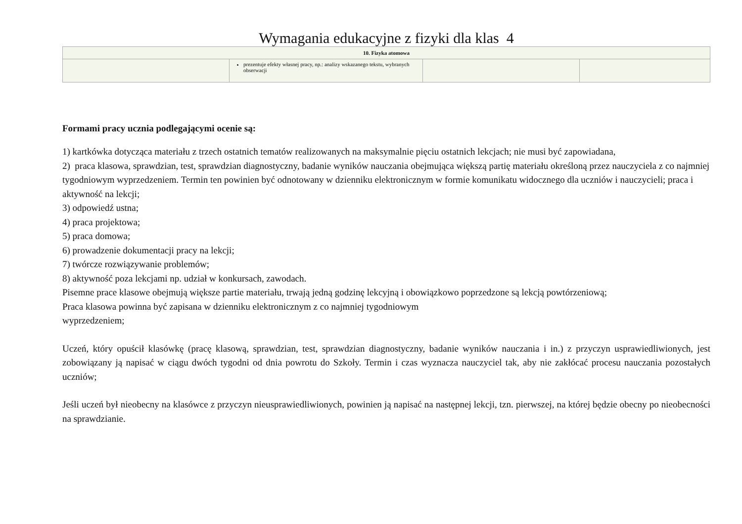Wymagania edukacyjne z fizyki dla klas 4
| 10. Fizyka atomowa | | | |
| --- | --- | --- | --- |
| | prezentuje efekty własnej pracy, np.: analizy wskazanego tekstu, wybranych obserwacji | | |
Formami pracy ucznia podlegającymi ocenie są:
1) kartkówka dotycząca materiału z trzech ostatnich tematów realizowanych na maksymalnie pięciu ostatnich lekcjach; nie musi być zapowiadana,
2) praca klasowa, sprawdzian, test, sprawdzian diagnostyczny, badanie wyników nauczania obejmująca większą partię materiału określoną przez nauczyciela z co najmniej tygodniowym wyprzedzeniem. Termin ten powinien być odnotowany w dzienniku elektronicznym w formie komunikatu widocznego dla uczniów i nauczycieli; praca i aktywność na lekcji;
3) odpowiedź ustna;
4) praca projektowa;
5) praca domowa;
6) prowadzenie dokumentacji pracy na lekcji;
7) twórcze rozwiązywanie problemów;
8) aktywność poza lekcjami np. udział w konkursach, zawodach.
Pisemne prace klasowe obejmują większe partie materiału, trwają jedną godzinę lekcyjną i obowiązkowo poprzedzone są lekcją powtórzeniową;
Praca klasowa powinna być zapisana w dzienniku elektronicznym z co najmniej tygodniowym
wyprzedzeniem;
Uczeń, który opuścił klasówkę (pracę klasową, sprawdzian, test, sprawdzian diagnostyczny, badanie wyników nauczania i in.) z przyczyn usprawiedliwionych, jest zobowiązany ją napisać w ciągu dwóch tygodni od dnia powrotu do Szkoły. Termin i czas wyznacza nauczyciel tak, aby nie zakłócać procesu nauczania pozostałych uczniów;
Jeśli uczeń był nieobecny na klasówce z przyczyn nieusprawiedliwionych, powinien ją napisać na następnej lekcji, tzn. pierwszej, na której będzie obecny po nieobecności na sprawdzianie.